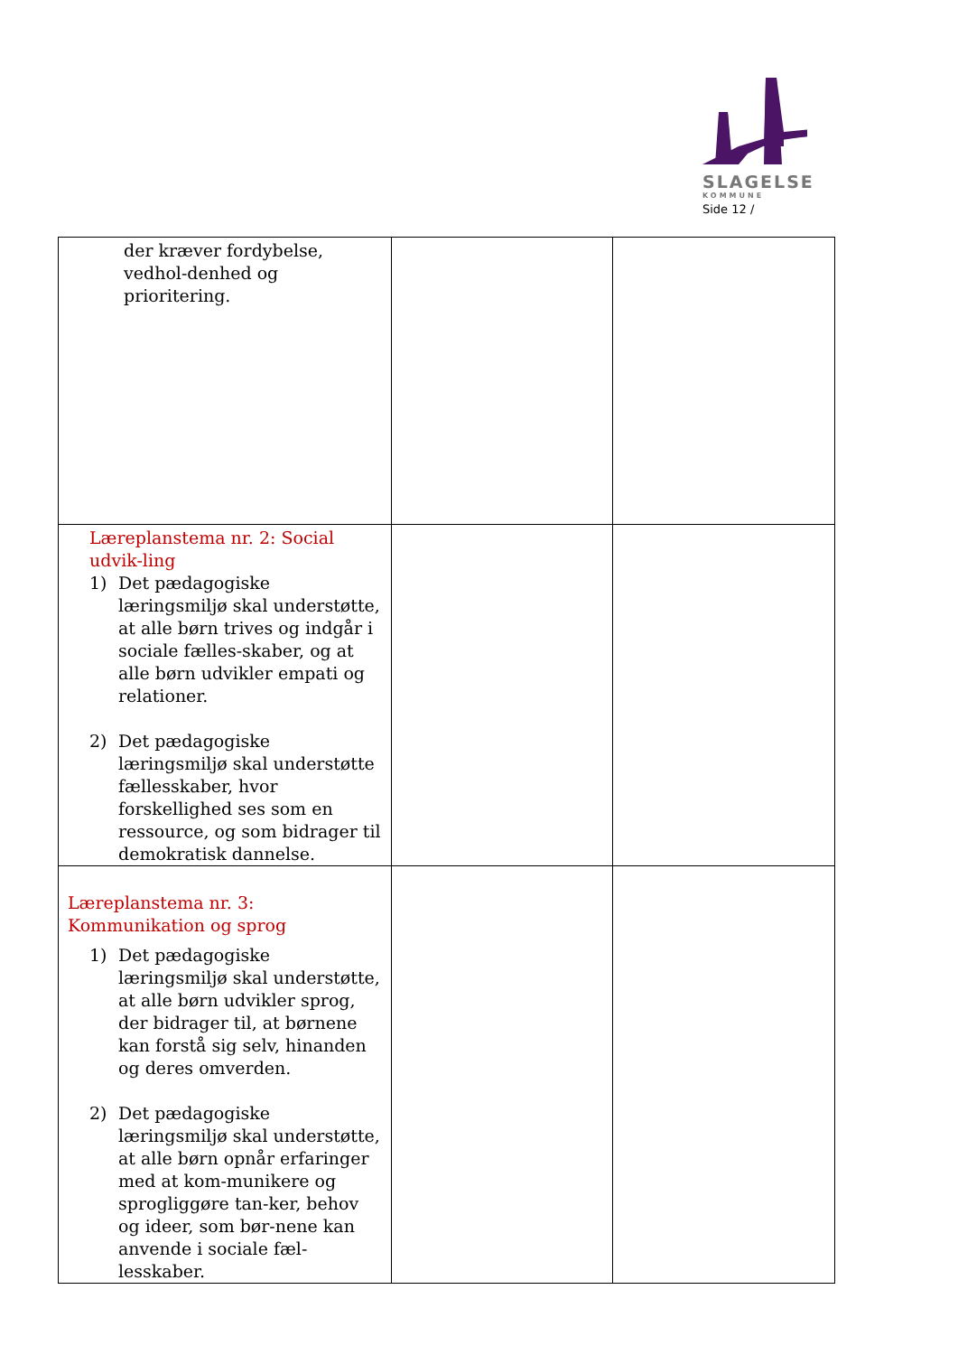SLAGELSE
KOMMUNE
Side 12 /
| der kræver fordybelse, vedhol-denhed og prioritering. | | |
| Læreplanstema nr. 2: Social udvik-ling 1) Det pædagogiske læringsmiljø skal understøtte, at alle børn trives og indgår i sociale fælles-skaber, og at alle børn udvikler empati og relationer. 2) Det pædagogiske læringsmiljø skal understøtte fællesskaber, hvor forskellighed ses som en ressource, og som bidrager til demokratisk dannelse. | | |
| Læreplanstema nr. 3: Kommunikation og sprog 1) Det pædagogiske læringsmiljø skal understøtte, at alle børn udvikler sprog, der bidrager til, at børnene kan forstå sig selv, hinanden og deres omverden. 2) Det pædagogiske læringsmiljø skal understøtte, at alle børn opnår erfaringer med at kom-munikere og sprogliggøre tan-ker, behov og ideer, som bør-nene kan anvende i sociale fæl-lesskaber. | | |